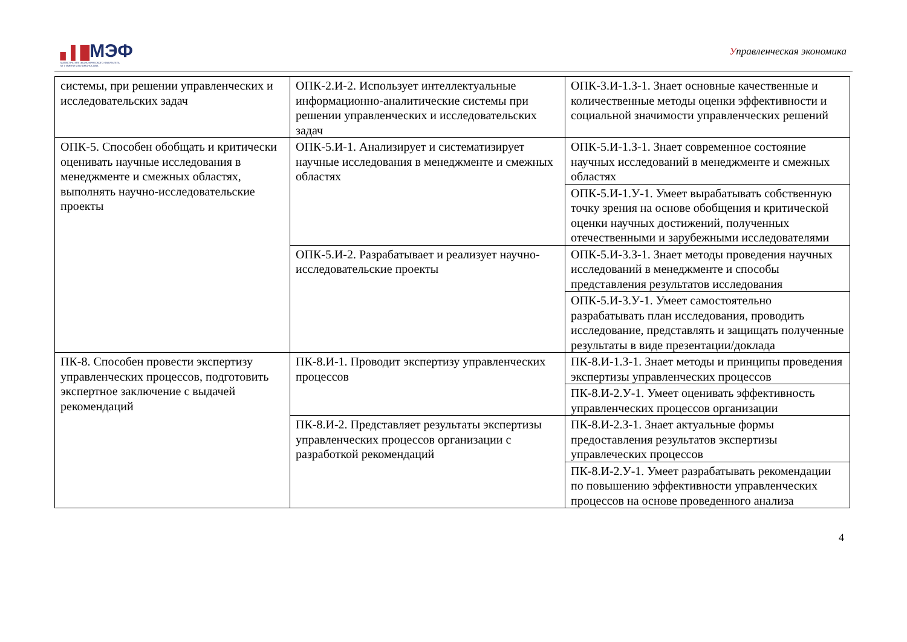▖▌█МЭФ
МАГИСТРАТУРА ЭКОНОМИЧЕСКОГО ФАКУЛЬТЕТА
МГУ ИМЕНИ М.В.ЛОМОНОСОВА
Управленческая экономика
| системы, при решении управленческих и исследовательских задач | ОПК-2.И-2. Использует интеллектуальные информационно-аналитические системы при решении управленческих и исследовательских задач | ОПК-3.И-1.З-1. Знает основные качественные и количественные методы оценки эффективности и социальной значимости управленческих решений |
| ОПК-5. Способен обобщать и критически оценивать научные исследования в менеджменте и смежных областях, выполнять научно-исследовательские проекты | ОПК-5.И-1. Анализирует и систематизирует научные исследования в менеджменте и смежных областях | ОПК-5.И-1.З-1. Знает современное состояние научных исследований в менеджменте и смежных областях |
| | | ОПК-5.И-1.У-1. Умеет вырабатывать собственную точку зрения на основе обобщения и критической оценки научных достижений, полученных отечественными и зарубежными исследователями |
| | ОПК-5.И-2. Разрабатывает и реализует научно-исследовательские проекты | ОПК-5.И-3.З-1. Знает методы проведения научных исследований в менеджменте и способы представления результатов исследования |
| | | ОПК-5.И-3.У-1. Умеет самостоятельно разрабатывать план исследования, проводить исследование, представлять и защищать полученные результаты в виде презентации/доклада |
| ПК-8. Способен провести экспертизу управленческих процессов, подготовить экспертное заключение с выдачей рекомендаций | ПК-8.И-1. Проводит экспертизу управленческих процессов | ПК-8.И-1.З-1. Знает методы и принципы проведения экспертизы управленческих процессов |
| | | ПК-8.И-2.У-1. Умеет оценивать эффективность управленческих процессов организации |
| | ПК-8.И-2. Представляет результаты экспертизы управленческих процессов организации с разработкой рекомендаций | ПК-8.И-2.З-1. Знает актуальные формы предоставления результатов экспертизы управлеческих процессов |
| | | ПК-8.И-2.У-1. Умеет разрабатывать рекомендации по повышению эффективности управленческих процессов на основе проведенного анализа |
4